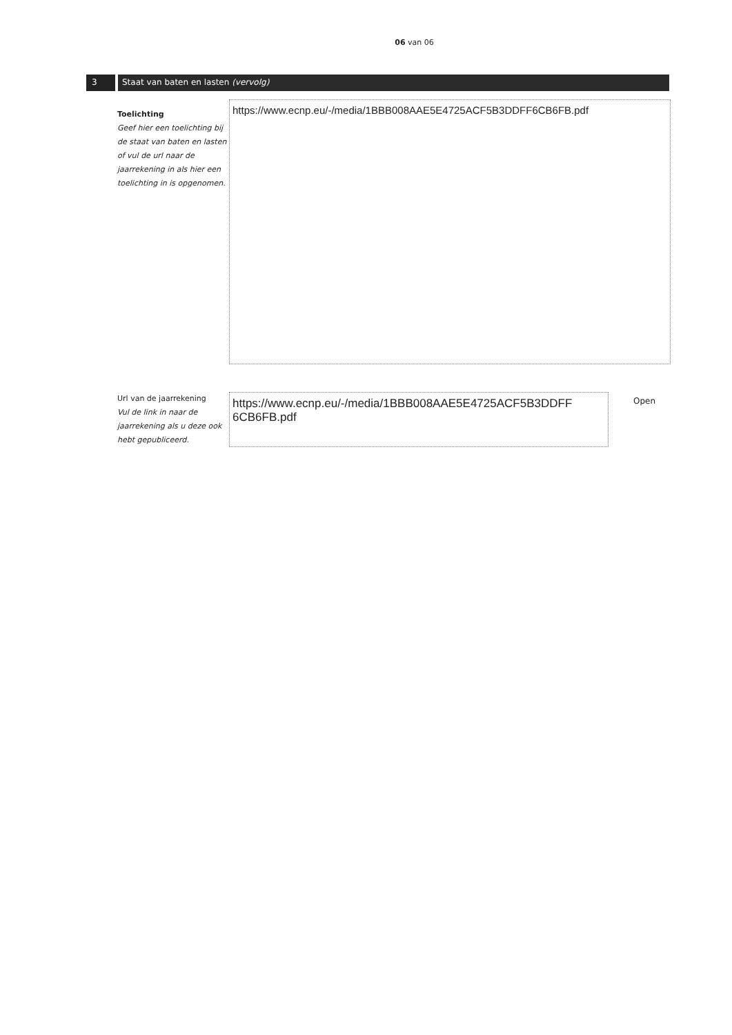06 van 06
3 Staat van baten en lasten (vervolg)
Toelichting
Geef hier een toelichting bij de staat van baten en lasten of vul de url naar de jaarrekening in als hier een toelichting in is opgenomen.
https://www.ecnp.eu/-/media/1BBB008AAE5E4725ACF5B3DDFF6CB6FB.pdf
Url van de jaarrekening
Vul de link in naar de jaarrekening als u deze ook hebt gepubliceerd.
https://www.ecnp.eu/-/media/1BBB008AAE5E4725ACF5B3DDFF 6CB6FB.pdf
Open